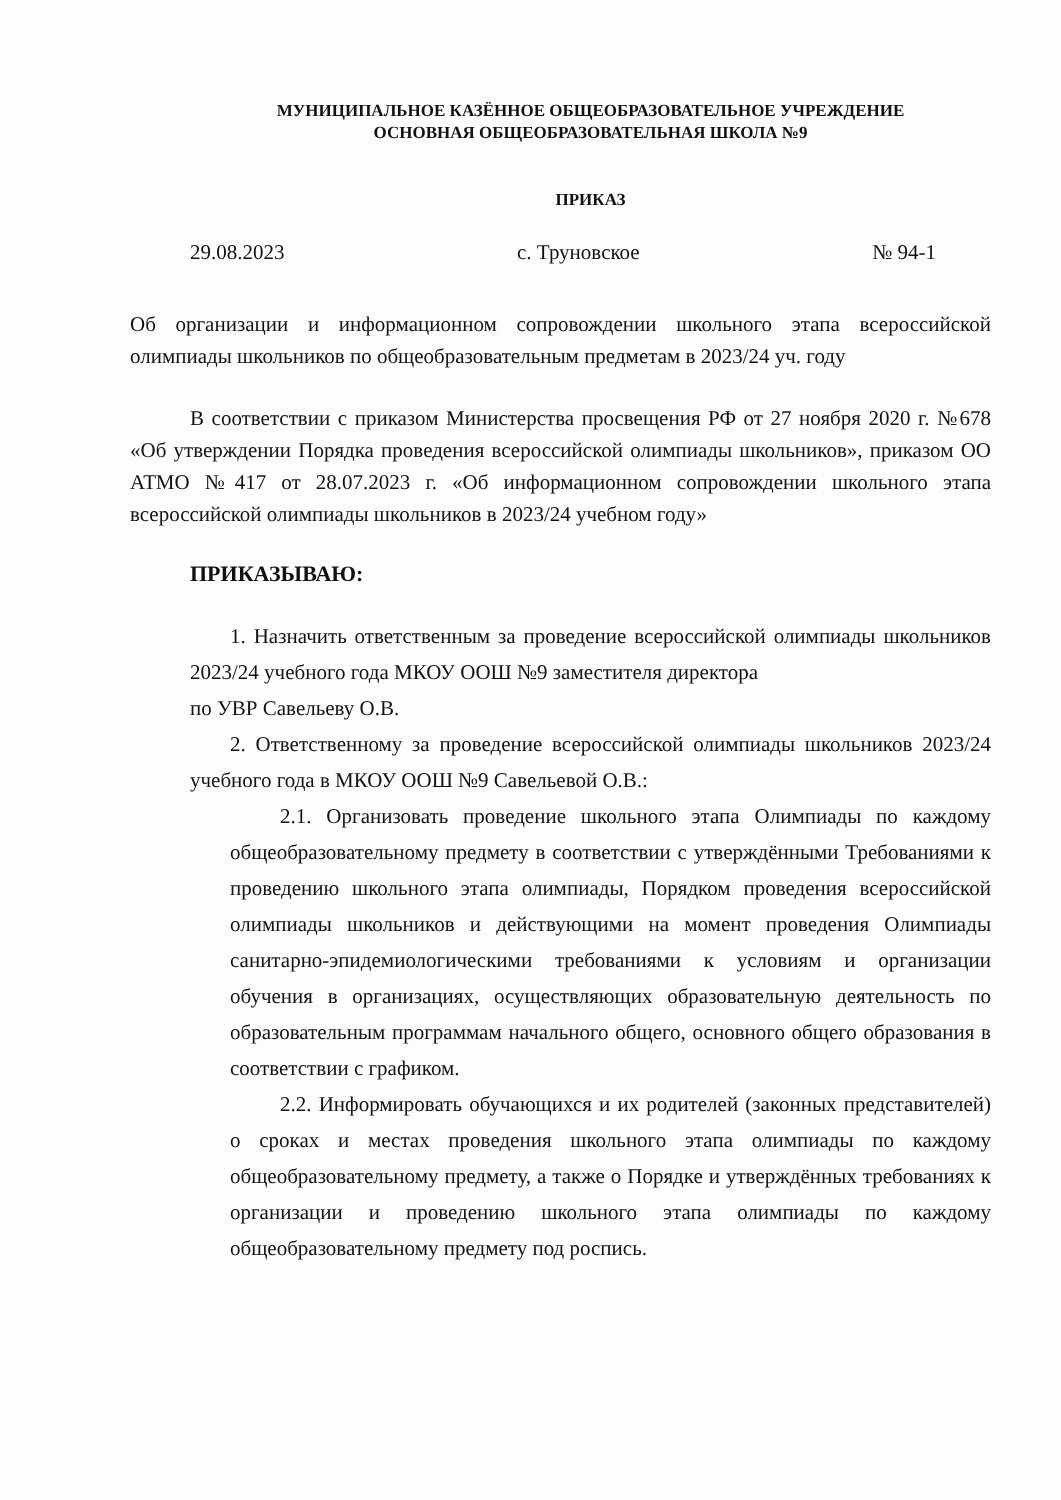МУНИЦИПАЛЬНОЕ КАЗЁННОЕ ОБЩЕОБРАЗОВАТЕЛЬНОЕ УЧРЕЖДЕНИЕ
ОСНОВНАЯ ОБЩЕОБРАЗОВАТЕЛЬНАЯ ШКОЛА №9
ПРИКАЗ
29.08.2023 с. Труновское № 94-1
Об организации и информационном сопровождении школьного этапа всероссийской олимпиады школьников по общеобразовательным предметам в 2023/24 уч. году
В соответствии с приказом Министерства просвещения РФ от 27 ноября 2020 г. №678 «Об утверждении Порядка проведения всероссийской олимпиады школьников», приказом ОО АТМО №417 от 28.07.2023 г. «Об информационном сопровождении школьного этапа всероссийской олимпиады школьников в 2023/24 учебном году»
ПРИКАЗЫВАЮ:
1. Назначить ответственным за проведение всероссийской олимпиады школьников 2023/24 учебного года МКОУ ООШ №9 заместителя директора
по УВР Савельеву О.В.
2. Ответственному за проведение всероссийской олимпиады школьников 2023/24 учебного года в МКОУ ООШ №9 Савельевой О.В.:
2.1. Организовать проведение школьного этапа Олимпиады по каждому общеобразовательному предмету в соответствии с утверждёнными Требованиями к проведению школьного этапа олимпиады, Порядком проведения всероссийской олимпиады школьников и действующими на момент проведения Олимпиады санитарно-эпидемиологическими требованиями к условиям и организации обучения в организациях, осуществляющих образовательную деятельность по образовательным программам начального общего, основного общего образования в соответствии с графиком.
2.2. Информировать обучающихся и их родителей (законных представителей) о сроках и местах проведения школьного этапа олимпиады по каждому общеобразовательному предмету, а также о Порядке и утверждённых требованиях к организации и проведению школьного этапа олимпиады по каждому общеобразовательному предмету под роспись.